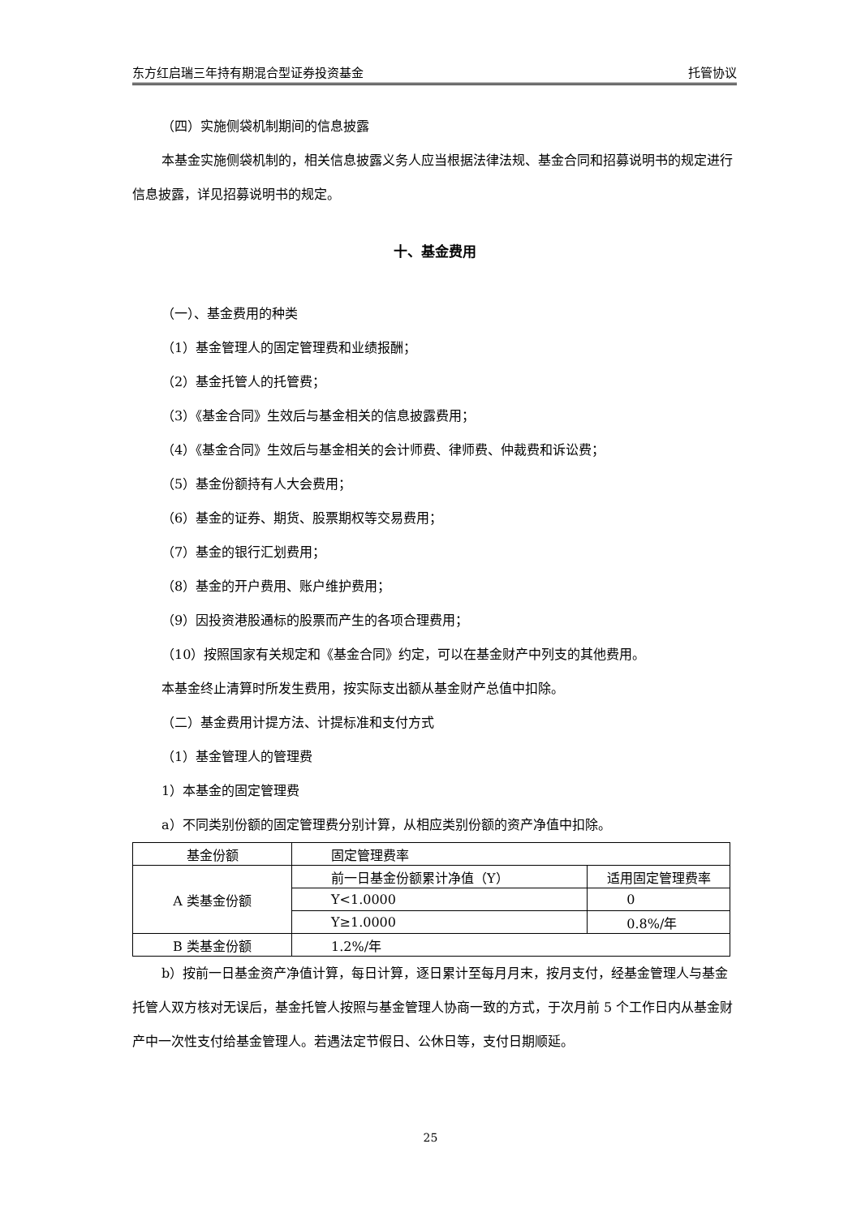东方红启瑞三年持有期混合型证券投资基金 托管协议
（四）实施侧袋机制期间的信息披露
本基金实施侧袋机制的，相关信息披露义务人应当根据法律法规、基金合同和招募说明书的规定进行信息披露，详见招募说明书的规定。
十、基金费用
（一）、基金费用的种类
（1）基金管理人的固定管理费和业绩报酬；
（2）基金托管人的托管费；
（3）《基金合同》生效后与基金相关的信息披露费用；
（4）《基金合同》生效后与基金相关的会计师费、律师费、仲裁费和诉讼费；
（5）基金份额持有人大会费用；
（6）基金的证券、期货、股票期权等交易费用；
（7）基金的银行汇划费用；
（8）基金的开户费用、账户维护费用；
（9）因投资港股通标的股票而产生的各项合理费用；
（10）按照国家有关规定和《基金合同》约定，可以在基金财产中列支的其他费用。
本基金终止清算时所发生费用，按实际支出额从基金财产总值中扣除。
（二）基金费用计提方法、计提标准和支付方式
（1）基金管理人的管理费
1）本基金的固定管理费
a）不同类别份额的固定管理费分别计算，从相应类别份额的资产净值中扣除。
| 基金份额 | 固定管理费率 | |
| A 类基金份额 | 前一日基金份额累计净值（Y） | 适用固定管理费率 |
| | Y<1.0000 | 0 |
| | Y≥1.0000 | 0.8%/年 |
| B 类基金份额 | 1.2%/年 | |
b）按前一日基金资产净值计算，每日计算，逐日累计至每月月末，按月支付，经基金管理人与基金托管人双方核对无误后，基金托管人按照与基金管理人协商一致的方式，于次月前 5 个工作日内从基金财产中一次性支付给基金管理人。若遇法定节假日、公休日等，支付日期顺延。
25